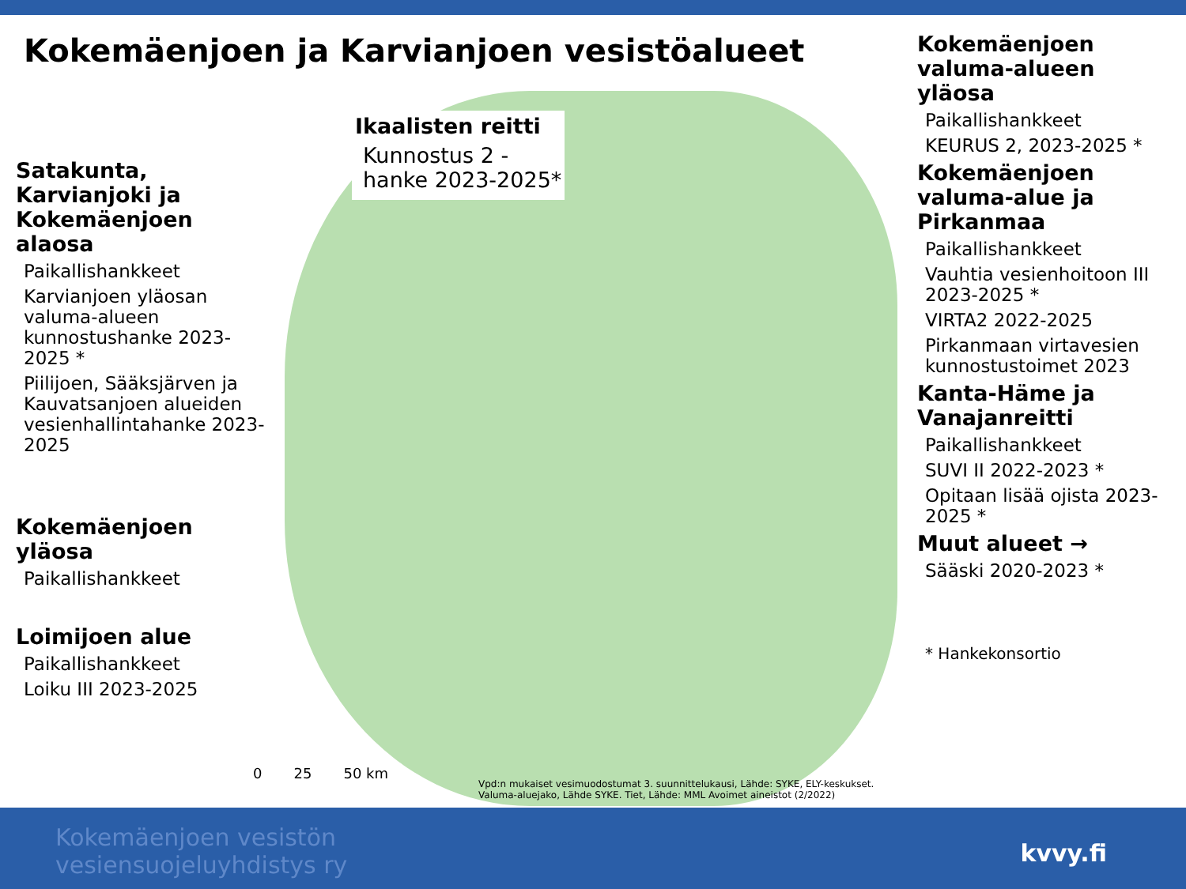Kokemäenjoen ja Karvianjoen vesistöalueet
Ikaalisten reitti
Kunnostus 2 -
hanke 2023-2025*
Satakunta, Karvianjoki ja Kokemäenjoen alaosa
Paikallishankkeet
Karvianjoen yläosan valuma-alueen kunnostushanke 2023-2025 *
Piilijoen, Sääksjärven ja Kauvatsanjoen alueiden vesienhallintahanke 2023-2025
Kokemäenjoen yläosa
Paikallishankkeet
Loimijoen alue
Paikallishankkeet
Loiku III 2023-2025
Kokemäenjoen valuma-alueen yläosa
Paikallishankkeet
KEURUS 2, 2023-2025 *
Kokemäenjoen valuma-alue ja Pirkanmaa
Paikallishankkeet
Vauhtia vesienhoitoon III 2023-2025 *
VIRTA2 2022-2025
Pirkanmaan virtavesien kunnostustoimet 2023
Kanta-Häme ja Vanajanreitti
Paikallishankkeet
SUVI II 2022-2023 *
Opitaan lisää ojista 2023-2025 *
Muut alueet →
Sääski 2020-2023 *
* Hankekonsortio
0 25 50 km
Vpd:n mukaiset vesimuodostumat 3. suunnittelukausi, Lähde: SYKE, ELY-keskukset. Valuma-aluejako, Lähde SYKE. Tiet, Lähde: MML Avoimet aineistot (2/2022)
Kokemäenjoen vesistön
vesiensuojeluyhdistys ry
kvvy.fi